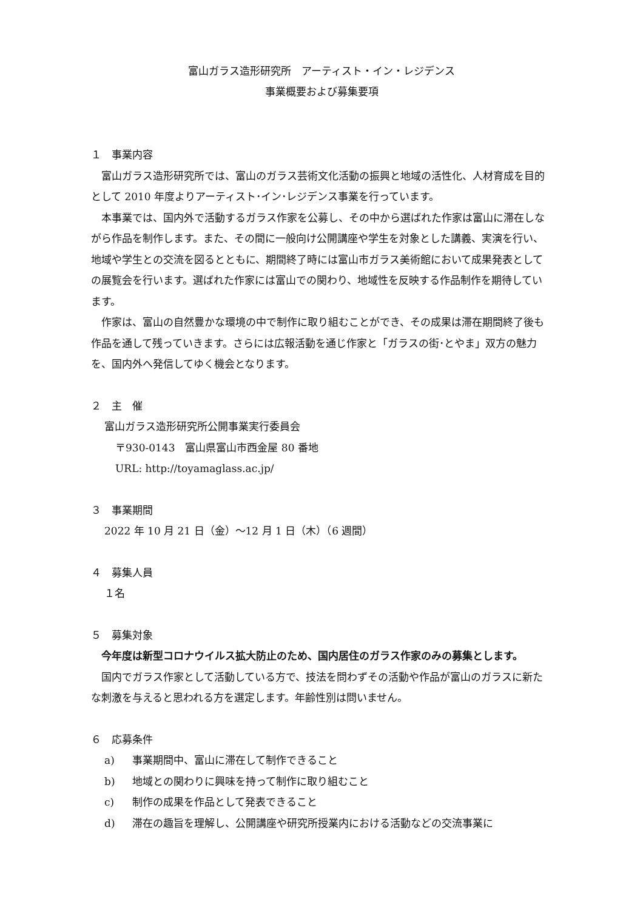富山ガラス造形研究所　アーティスト・イン・レジデンス
事業概要および募集要項
１　事業内容
富山ガラス造形研究所では、富山のガラス芸術文化活動の振興と地域の活性化、人材育成を目的として 2010 年度よりアーティスト･イン･レジデンス事業を行っています。
本事業では、国内外で活動するガラス作家を公募し、その中から選ばれた作家は富山に滞在しながら作品を制作します。また、その間に一般向け公開講座や学生を対象とした講義、実演を行い、地域や学生との交流を図るとともに、期間終了時には富山市ガラス美術館において成果発表としての展覧会を行います。選ばれた作家には富山での関わり、地域性を反映する作品制作を期待しています。
作家は、富山の自然豊かな環境の中で制作に取り組むことができ、その成果は滞在期間終了後も作品を通して残っていきます。さらには広報活動を通じ作家と「ガラスの街･とやま」双方の魅力を、国内外へ発信してゆく機会となります。
２　主　催
富山ガラス造形研究所公開事業実行委員会
〒930-0143　富山県富山市西金屋 80 番地
URL: http://toyamaglass.ac.jp/
３　事業期間
2022 年 10 月 21 日（金）～12 月 1 日（木）（6 週間）
４　募集人員
１名
５　募集対象
今年度は新型コロナウイルス拡大防止のため、国内居住のガラス作家のみの募集とします。
国内でガラス作家として活動している方で、技法を問わずその活動や作品が富山のガラスに新たな刺激を与えると思われる方を選定します。年齢性別は問いません。
６　応募条件
a) 事業期間中、富山に滞在して制作できること
b) 地域との関わりに興味を持って制作に取り組むこと
c) 制作の成果を作品として発表できること
d) 滞在の趣旨を理解し、公開講座や研究所授業内における活動などの交流事業に